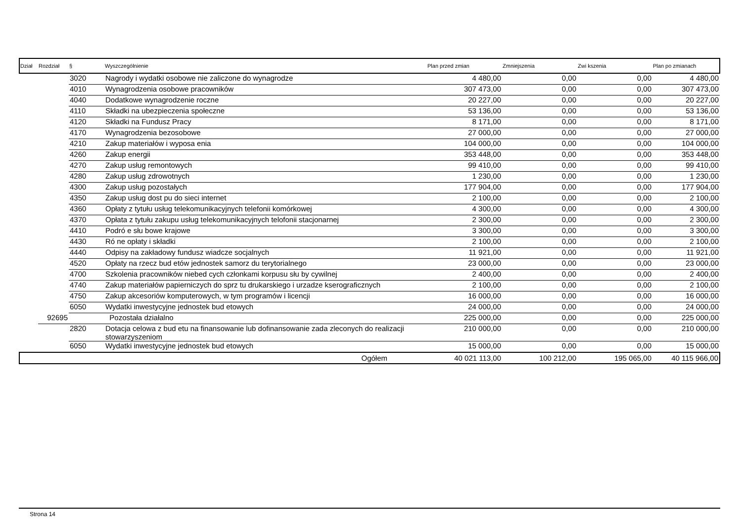| Dział | Rozdział | § | Wyszczególnienie | Plan przed zmian | Zmniejszenia | Zwi kszenia | Plan po zmianach |
| --- | --- | --- | --- | --- | --- | --- | --- |
| | | 3020 | Nagrody i wydatki osobowe nie zaliczone do wynagrodze | 4 480,00 | 0,00 | 0,00 | 4 480,00 |
| | | 4010 | Wynagrodzenia osobowe pracowników | 307 473,00 | 0,00 | 0,00 | 307 473,00 |
| | | 4040 | Dodatkowe wynagrodzenie roczne | 20 227,00 | 0,00 | 0,00 | 20 227,00 |
| | | 4110 | Składki na ubezpieczenia społeczne | 53 136,00 | 0,00 | 0,00 | 53 136,00 |
| | | 4120 | Składki na Fundusz Pracy | 8 171,00 | 0,00 | 0,00 | 8 171,00 |
| | | 4170 | Wynagrodzenia bezosobowe | 27 000,00 | 0,00 | 0,00 | 27 000,00 |
| | | 4210 | Zakup materiałów i wyposa enia | 104 000,00 | 0,00 | 0,00 | 104 000,00 |
| | | 4260 | Zakup energii | 353 448,00 | 0,00 | 0,00 | 353 448,00 |
| | | 4270 | Zakup usług remontowych | 99 410,00 | 0,00 | 0,00 | 99 410,00 |
| | | 4280 | Zakup usług zdrowotnych | 1 230,00 | 0,00 | 0,00 | 1 230,00 |
| | | 4300 | Zakup usług pozostałych | 177 904,00 | 0,00 | 0,00 | 177 904,00 |
| | | 4350 | Zakup usług dost pu do sieci internet | 2 100,00 | 0,00 | 0,00 | 2 100,00 |
| | | 4360 | Opłaty z tytułu usług telekomunikacyjnych telefonii komórkowej | 4 300,00 | 0,00 | 0,00 | 4 300,00 |
| | | 4370 | Opłata z tytułu zakupu usług telekomunikacyjnych telofonii stacjonarnej | 2 300,00 | 0,00 | 0,00 | 2 300,00 |
| | | 4410 | Podró e słu bowe krajowe | 3 300,00 | 0,00 | 0,00 | 3 300,00 |
| | | 4430 | Ró ne opłaty i składki | 2 100,00 | 0,00 | 0,00 | 2 100,00 |
| | | 4440 | Odpisy na zakładowy fundusz wiadcze socjalnych | 11 921,00 | 0,00 | 0,00 | 11 921,00 |
| | | 4520 | Opłaty na rzecz bud etów jednostek samorz du terytorialnego | 23 000,00 | 0,00 | 0,00 | 23 000,00 |
| | | 4700 | Szkolenia pracowników niebed cych członkami korpusu słu by cywilnej | 2 400,00 | 0,00 | 0,00 | 2 400,00 |
| | | 4740 | Zakup materiałów papierniczych do sprz tu drukarskiego i urzadze kserograficznych | 2 100,00 | 0,00 | 0,00 | 2 100,00 |
| | | 4750 | Zakup akcesoriów komputerowych, w tym programów i licencji | 16 000,00 | 0,00 | 0,00 | 16 000,00 |
| | | 6050 | Wydatki inwestycyjne jednostek bud etowych | 24 000,00 | 0,00 | 0,00 | 24 000,00 |
| | 92695 | | Pozostała działalno | 225 000,00 | 0,00 | 0,00 | 225 000,00 |
| | | 2820 | Dotacja celowa z bud etu na finansowanie lub dofinansowanie zada zleconych do realizacji stowarzyszeniom | 210 000,00 | 0,00 | 0,00 | 210 000,00 |
| | | 6050 | Wydatki inwestycyjne jednostek bud etowych | 15 000,00 | 0,00 | 0,00 | 15 000,00 |
| | | | Ogółem | 40 021 113,00 | 100 212,00 | 195 065,00 | 40 115 966,00 |
Strona 14